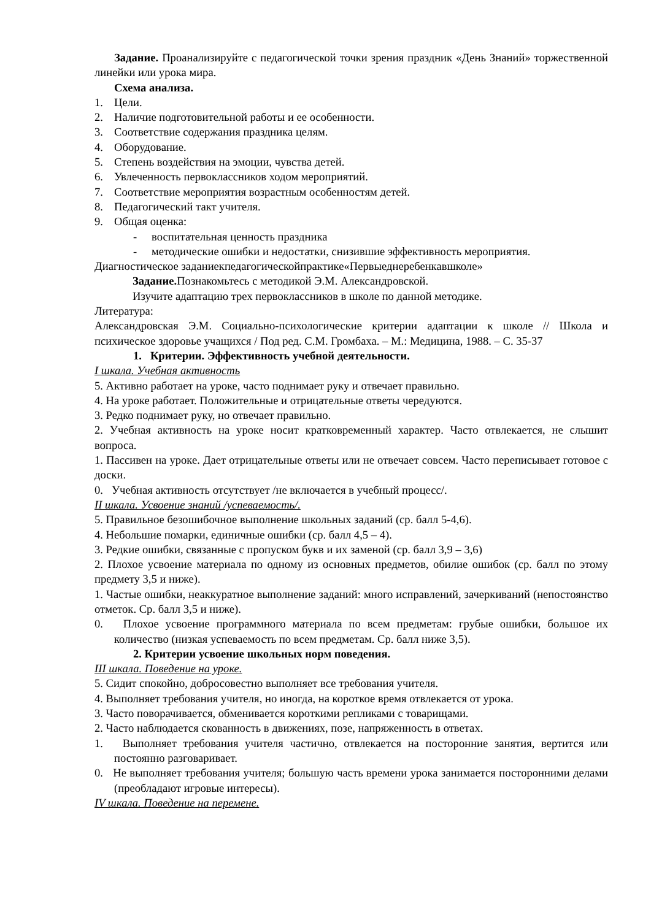Задание. Проанализируйте с педагогической точки зрения праздник «День Знаний» торжественной линейки или урока мира.
Схема анализа.
1. Цели.
2. Наличие подготовительной работы и ее особенности.
3. Соответствие содержания праздника целям.
4. Оборудование.
5. Степень воздействия на эмоции, чувства детей.
6. Увлеченность первоклассников ходом мероприятий.
7. Соответствие мероприятия возрастным особенностям детей.
8. Педагогический такт учителя.
9. Общая оценка:
- воспитательная ценность праздника
- методические ошибки и недостатки, снизившие эффективность мероприятия.
Диагностическое заданиекпедагогическойпрактике«Первыеднеребенкавшколе»
Задание. Познакомьтесь с методикой Э.М. Александровской.
Изучите адаптацию трех первоклассников в школе по данной методике.
Литература:
Александровская Э.М. Социально-психологические критерии адаптации к школе // Школа и психическое здоровье учащихся / Под ред. С.М. Громбаха. – М.: Медицина, 1988. – С. 35-37
1. Критерии. Эффективность учебной деятельности.
I шкала. Учебная активность
5. Активно работает на уроке, часто поднимает руку и отвечает правильно.
4. На уроке работает. Положительные и отрицательные ответы чередуются.
3. Редко поднимает руку, но отвечает правильно.
2. Учебная активность на уроке носит кратковременный характер. Часто отвлекается, не слышит вопроса.
1. Пассивен на уроке. Дает отрицательные ответы или не отвечает совсем. Часто переписывает готовое с доски.
0. Учебная активность отсутствует /не включается в учебный процесс/.
II шкала. Усвоение знаний /успеваемость/.
5. Правильное безошибочное выполнение школьных заданий (ср. балл 5-4,6).
4. Небольшие помарки, единичные ошибки (ср. балл 4,5 – 4).
3. Редкие ошибки, связанные с пропуском букв и их заменой (ср. балл 3,9 – 3,6)
2. Плохое усвоение материала по одному из основных предметов, обилие ошибок (ср. балл по этому предмету 3,5 и ниже).
1. Частые ошибки, неаккуратное выполнение заданий: много исправлений, зачеркиваний (непостоянство отметок. Ср. балл 3,5 и ниже).
0. Плохое усвоение программного материала по всем предметам: грубые ошибки, большое их количество (низкая успеваемость по всем предметам. Ср. балл ниже 3,5).
2. Критерии усвоение школьных норм поведения.
III шкала. Поведение на уроке.
5. Сидит спокойно, добросовестно выполняет все требования учителя.
4. Выполняет требования учителя, но иногда, на короткое время отвлекается от урока.
3. Часто поворачивается, обменивается короткими репликами с товарищами.
2. Часто наблюдается скованность в движениях, позе, напряженность в ответах.
1. Выполняет требования учителя частично, отвлекается на посторонние занятия, вертится или постоянно разговаривает.
0. Не выполняет требования учителя; большую часть времени урока занимается посторонними делами (преобладают игровые интересы).
IV шкала. Поведение на перемене.